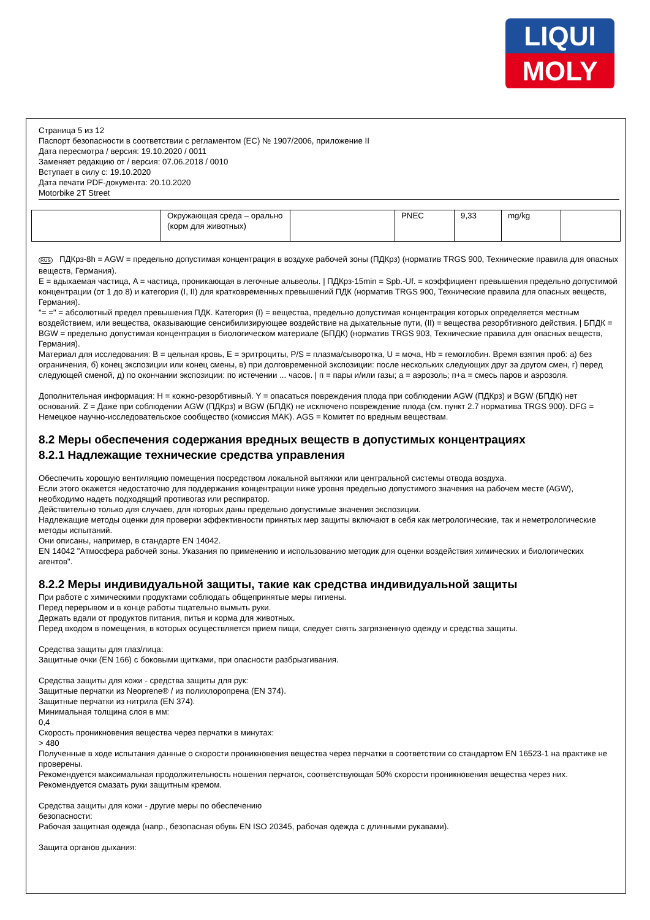LIQUI
MOLY
Страница 5 из 12
Паспорт безопасности в соответствии с регламентом (ЕС) № 1907/2006, приложение II
Дата пересмотра / версия: 19.10.2020 / 0011
Заменяет редакцию от / версия: 07.06.2018 / 0010
Вступает в силу с: 19.10.2020
Дата печати PDF-документа: 20.10.2020
Motorbike 2T Street
| | Окружающая среда – орально (корм для животных) | | PNEC | 9,33 | mg/kg | |
RUS ПДКрз-8h = AGW = предельно допустимая концентрация в воздухе рабочей зоны (ПДКрз) (норматив TRGS 900, Технические правила для опасных веществ, Германия).
E = вдыхаемая частица, A = частица, проникающая в легочные альвеолы. | ПДКрз-15min = Spb.-Uf. = коэффициент превышения предельно допустимой концентрации (от 1 до 8) и категория (I, II) для кратковременных превышений ПДК (норматив TRGS 900, Технические правила для опасных веществ, Германия).
"= =" = абсолютный предел превышения ПДК. Категория (I) = вещества, предельно допустимая концентрация которых определяется местным воздействием, или вещества, оказывающие сенсибилизирующее воздействие на дыхательные пути, (II) = вещества резорбтивного действия. | БПДК = BGW = предельно допустимая концентрация в биологическом материале (БПДК) (норматив TRGS 903, Технические правила для опасных веществ, Германия).
Материал для исследования: B = цельная кровь, E = эритроциты, P/S = плазма/сыворотка, U = моча, Hb = гемоглобин. Время взятия проб: а) без ограничения, б) конец экспозиции или конец смены, в) при долговременной экспозиции: после нескольких следующих друг за другом смен, г) перед следующей сменой, д) по окончании экспозиции: по истечении ... часов. | п = пары и/или газы; а = аэрозоль; п+а = смесь паров и аэрозоля.
Дополнительная информация: H = кожно-резорбтивный. Y = опасаться повреждения плода при соблюдении AGW (ПДКрз) и BGW (БПДК) нет оснований. Z = Даже при соблюдении AGW (ПДКрз) и BGW (БПДК) не исключено повреждение плода (см. пункт 2.7 норматива TRGS 900). DFG = Немецкое научно-исследовательское сообщество (комиссия MAK). AGS = Комитет по вредным веществам.
8.2 Меры обеспечения содержания вредных веществ в допустимых концентрациях
8.2.1 Надлежащие технические средства управления
Обеспечить хорошую вентиляцию помещения посредством локальной вытяжки или центральной системы отвода воздуха.
Если этого окажется недостаточно для поддержания концентрации ниже уровня предельно допустимого значения на рабочем месте (AGW), необходимо надеть подходящий противогаз или респиратор.
Действительно только для случаев, для которых даны предельно допустимые значения экспозиции.
Надлежащие методы оценки для проверки эффективности принятых мер защиты включают в себя как метрологические, так и неметрологические методы испытаний.
Они описаны, например, в стандарте EN 14042.
EN 14042 "Атмосфера рабочей зоны. Указания по применению и использованию методик для оценки воздействия химических и биологических агентов".
8.2.2 Меры индивидуальной защиты, такие как средства индивидуальной защиты
При работе с химическими продуктами соблюдать общепринятые меры гигиены.
Перед перерывом и в конце работы тщательно вымыть руки.
Держать вдали от продуктов питания, питья и корма для животных.
Перед входом в помещения, в которых осуществляется прием пищи, следует снять загрязненную одежду и средства защиты.
Средства защиты для глаз/лица:
Защитные очки (EN 166) с боковыми щитками, при опасности разбрызгивания.
Средства защиты для кожи - средства защиты для рук:
Защитные перчатки из Neoprene® / из полихлоропрена (EN 374).
Защитные перчатки из нитрила (EN 374).
Минимальная толщина слоя в мм:
0,4
Скорость проникновения вещества через перчатки в минутах:
> 480
Полученные в ходе испытания данные о скорости проникновения вещества через перчатки в соответствии со стандартом EN 16523-1 на практике не проверены.
Рекомендуется максимальная продолжительность ношения перчаток, соответствующая 50% скорости проникновения вещества через них.
Рекомендуется смазать руки защитным кремом.
Средства защиты для кожи - другие меры по обеспечению
безопасности:
Рабочая защитная одежда (напр., безопасная обувь EN ISO 20345, рабочая одежда с длинными рукавами).
Защита органов дыхания: